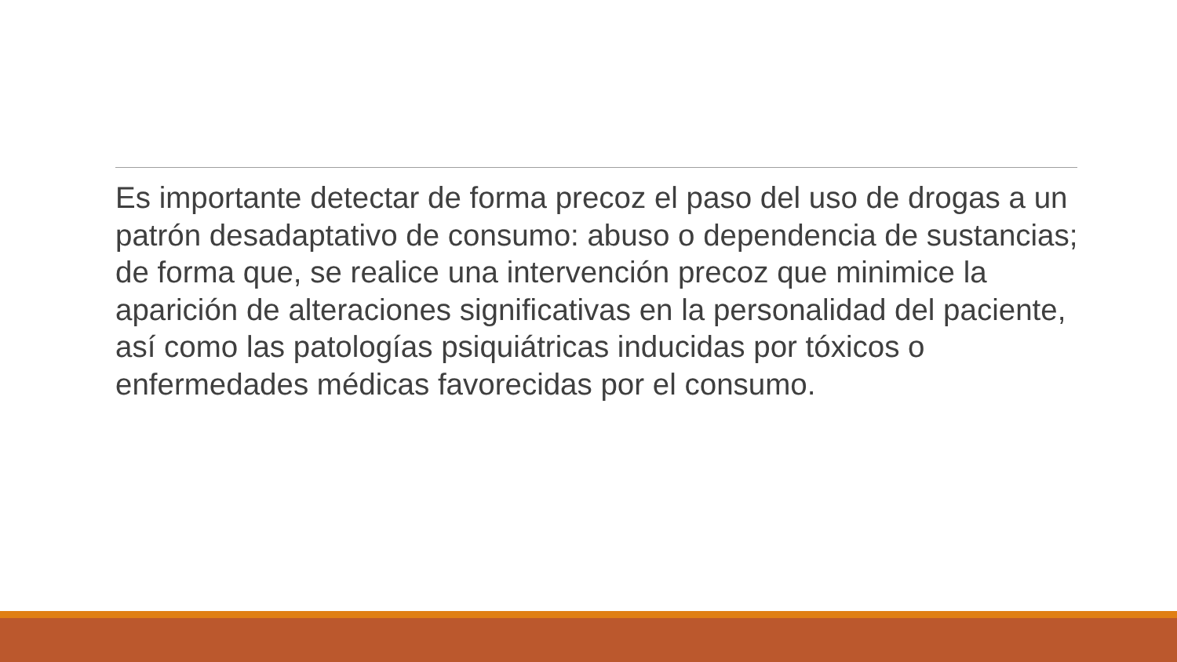Es importante detectar de forma precoz el paso del uso de drogas a un patrón desadaptativo de consumo: abuso o dependencia de sustancias; de forma que, se realice una intervención precoz que minimice la aparición de alteraciones significativas en la personalidad del paciente, así como las patologías psiquiátricas inducidas por tóxicos o enfermedades médicas favorecidas por el consumo.